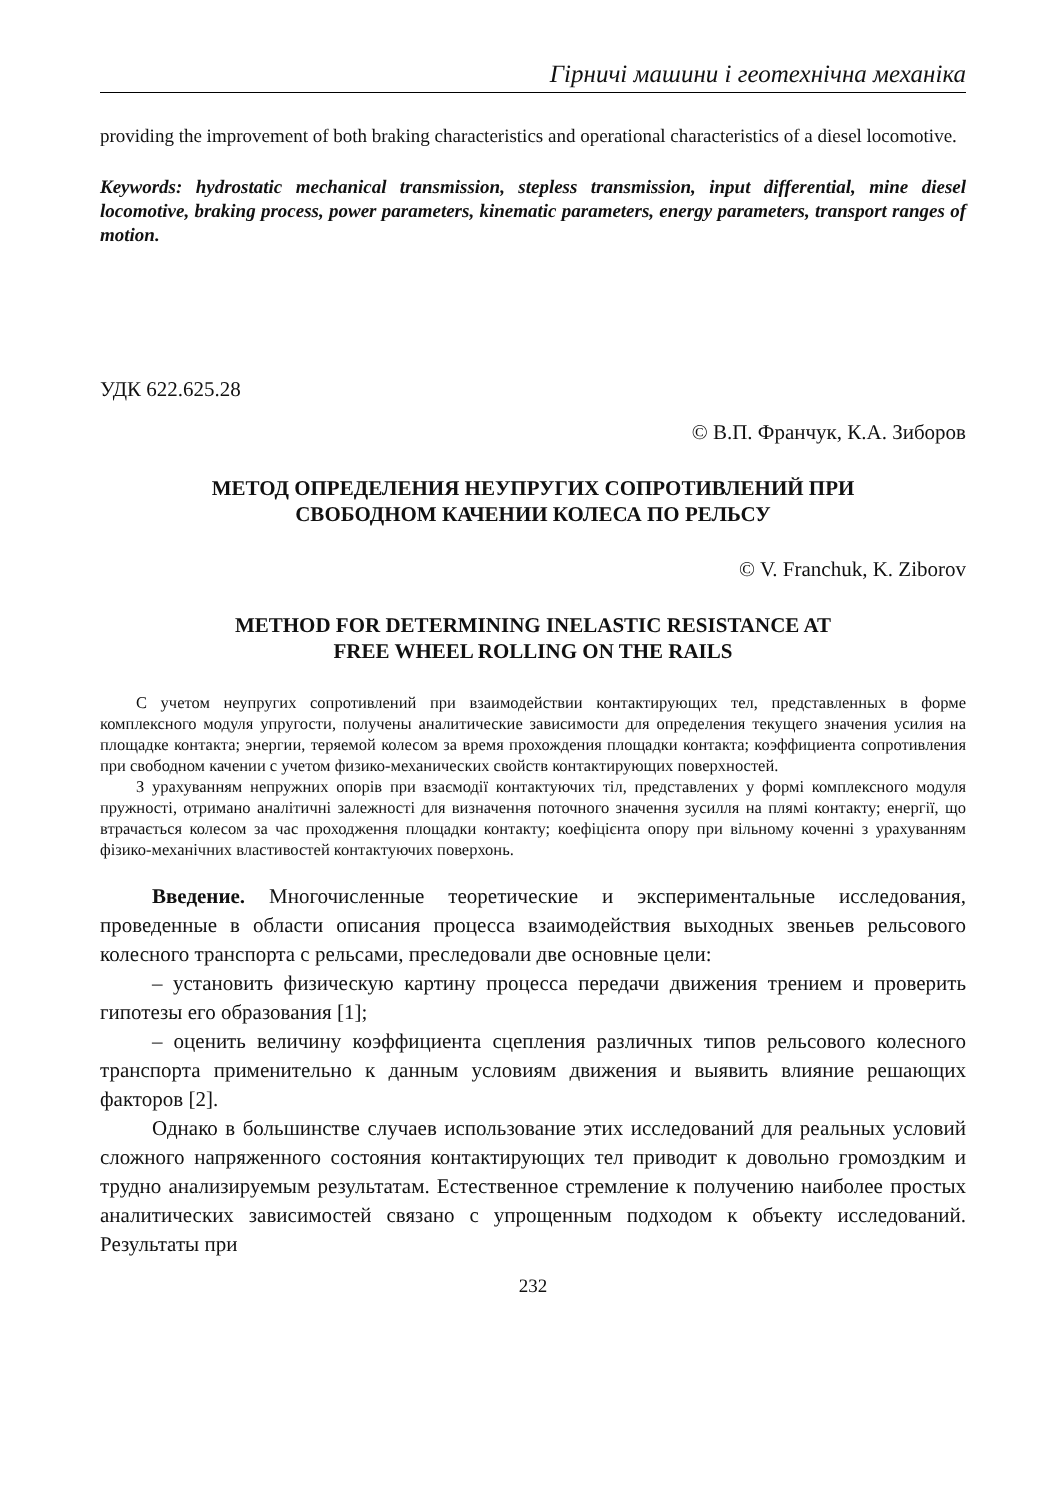Гірничі машини і геотехнічна механіка
providing the improvement of both braking characteristics and operational characteristics of a diesel locomotive.
Keywords: hydrostatic mechanical transmission, stepless transmission, input differential, mine diesel locomotive, braking process, power parameters, kinematic parameters, energy parameters, transport ranges of motion.
УДК 622.625.28
© В.П. Франчук, К.А. Зиборов
МЕТОД ОПРЕДЕЛЕНИЯ НЕУПРУГИХ СОПРОТИВЛЕНИЙ ПРИ
СВОБОДНОМ КАЧЕНИИ КОЛЕСА ПО РЕЛЬСУ
© V. Franchuk, K. Ziborov
METHOD FOR DETERMINING INELASTIC RESISTANCE AT
FREE WHEEL ROLLING ON THE RAILS
С учетом неупругих сопротивлений при взаимодействии контактирующих тел, представленных в форме комплексного модуля упругости, получены аналитические зависимости для определения текущего значения усилия на площадке контакта; энергии, теряемой колесом за время прохождения площадки контакта; коэффициента сопротивления при свободном качении с учетом физико-механических свойств контактирующих поверхностей.
З урахуванням непружних опорів при взаємодії контактуючих тіл, представлених у формі комплексного модуля пружності, отримано аналітичні залежності для визначення поточного значення зусилля на плямі контакту; енергії, що втрачається колесом за час проходження площадки контакту; коефіцієнта опору при вільному коченні з урахуванням фізико-механічних властивостей контактуючих поверхонь.
Введение. Многочисленные теоретические и экспериментальные исследования, проведенные в области описания процесса взаимодействия выходных звеньев рельсового колесного транспорта с рельсами, преследовали две основные цели:
– установить физическую картину процесса передачи движения трением и проверить гипотезы его образования [1];
– оценить величину коэффициента сцепления различных типов рельсового колесного транспорта применительно к данным условиям движения и выявить влияние решающих факторов [2].
Однако в большинстве случаев использование этих исследований для реальных условий сложного напряженного состояния контактирующих тел приводит к довольно громоздким и трудно анализируемым результатам. Естественное стремление к получению наиболее простых аналитических зависимостей связано с упрощенным подходом к объекту исследований. Результаты при
232